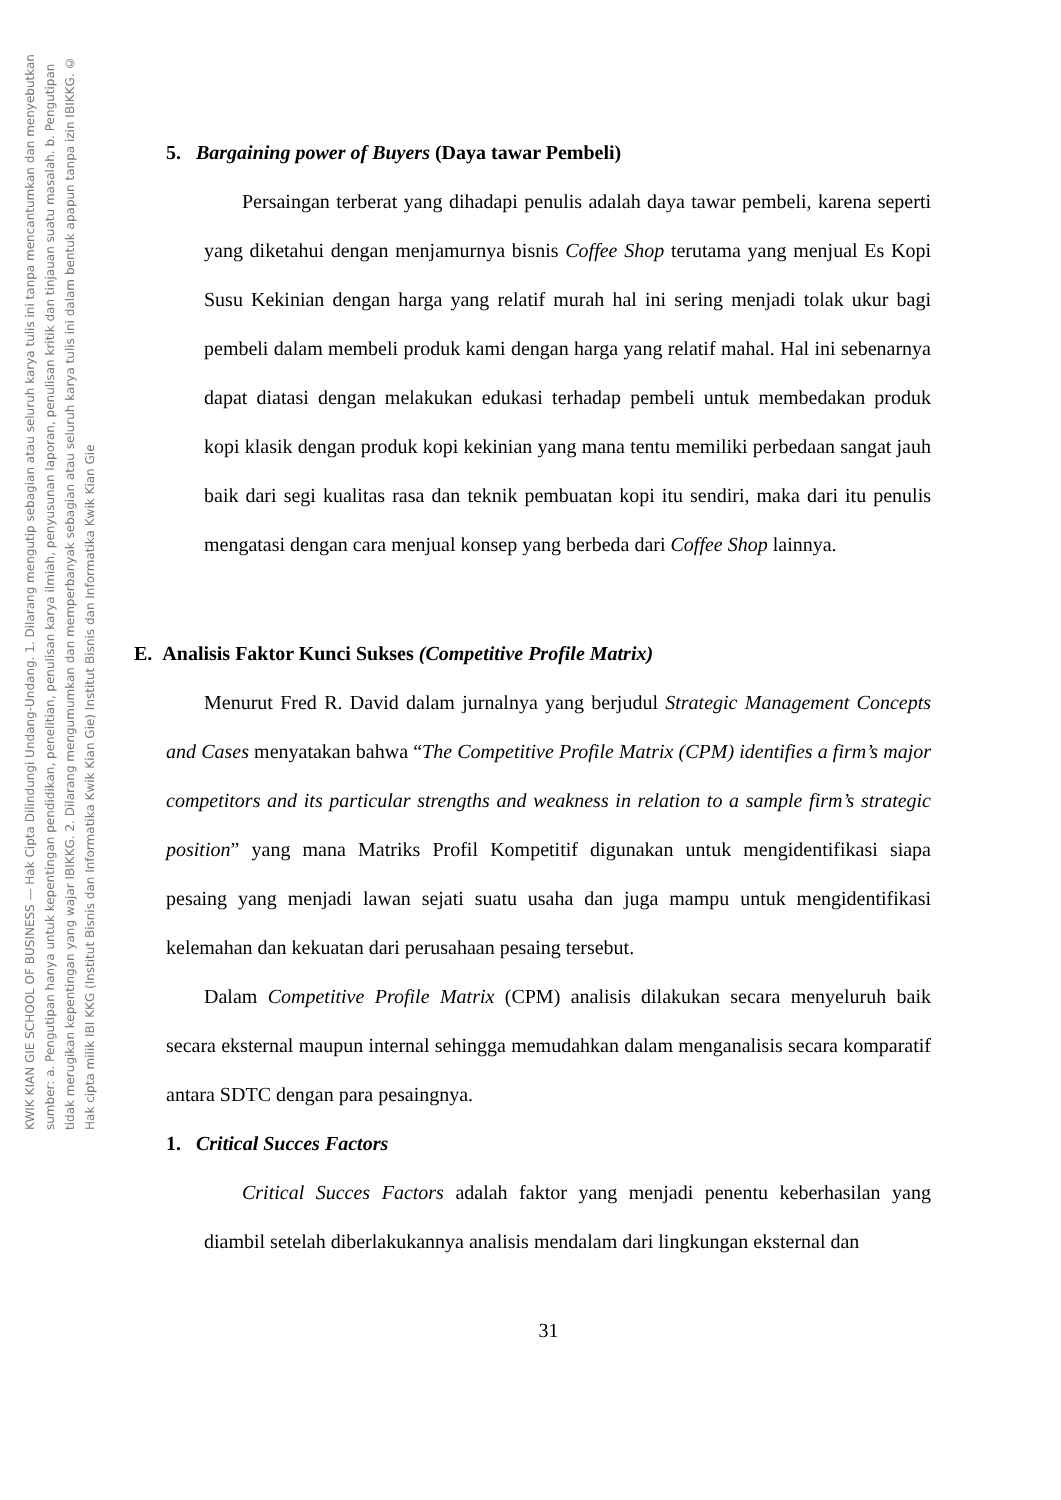KWIK KIAN GIE SCHOOL OF BUSINESS — Hak Cipta Dilindungi Undang-Undang. 1. Dilarang mengutip sebagian atau seluruh karya tulis ini tanpa mencantumkan dan menyebutkan sumber: a. Pengutipan hanya untuk kepentingan pendidikan, penelitian, penulisan karya ilmiah, penyusunan laporan, penulisan kritik dan tinjauan suatu masalah. b. Pengutipan tidak merugikan kepentingan yang wajar IBIKKG. 2. Dilarang mengumumkan dan memperbanyak sebagian atau seluruh karya tulis ini dalam bentuk apapun tanpa izin IBIKKG. © Hak cipta milik IBI KKG (Institut Bisnis dan Informatika Kwik Kian Gie) Institut Bisnis dan Informatika Kwik Kian Gie
5. Bargaining power of Buyers (Daya tawar Pembeli)
Persaingan terberat yang dihadapi penulis adalah daya tawar pembeli, karena seperti yang diketahui dengan menjamurnya bisnis Coffee Shop terutama yang menjual Es Kopi Susu Kekinian dengan harga yang relatif murah hal ini sering menjadi tolak ukur bagi pembeli dalam membeli produk kami dengan harga yang relatif mahal. Hal ini sebenarnya dapat diatasi dengan melakukan edukasi terhadap pembeli untuk membedakan produk kopi klasik dengan produk kopi kekinian yang mana tentu memiliki perbedaan sangat jauh baik dari segi kualitas rasa dan teknik pembuatan kopi itu sendiri, maka dari itu penulis mengatasi dengan cara menjual konsep yang berbeda dari Coffee Shop lainnya.
E. Analisis Faktor Kunci Sukses (Competitive Profile Matrix)
Menurut Fred R. David dalam jurnalnya yang berjudul Strategic Management Concepts and Cases menyatakan bahwa “The Competitive Profile Matrix (CPM) identifies a firm’s major competitors and its particular strengths and weakness in relation to a sample firm’s strategic position” yang mana Matriks Profil Kompetitif digunakan untuk mengidentifikasi siapa pesaing yang menjadi lawan sejati suatu usaha dan juga mampu untuk mengidentifikasi kelemahan dan kekuatan dari perusahaan pesaing tersebut.
Dalam Competitive Profile Matrix (CPM) analisis dilakukan secara menyeluruh baik secara eksternal maupun internal sehingga memudahkan dalam menganalisis secara komparatif antara SDTC dengan para pesaingnya.
1. Critical Succes Factors
Critical Succes Factors adalah faktor yang menjadi penentu keberhasilan yang diambil setelah diberlakukannya analisis mendalam dari lingkungan eksternal dan
31